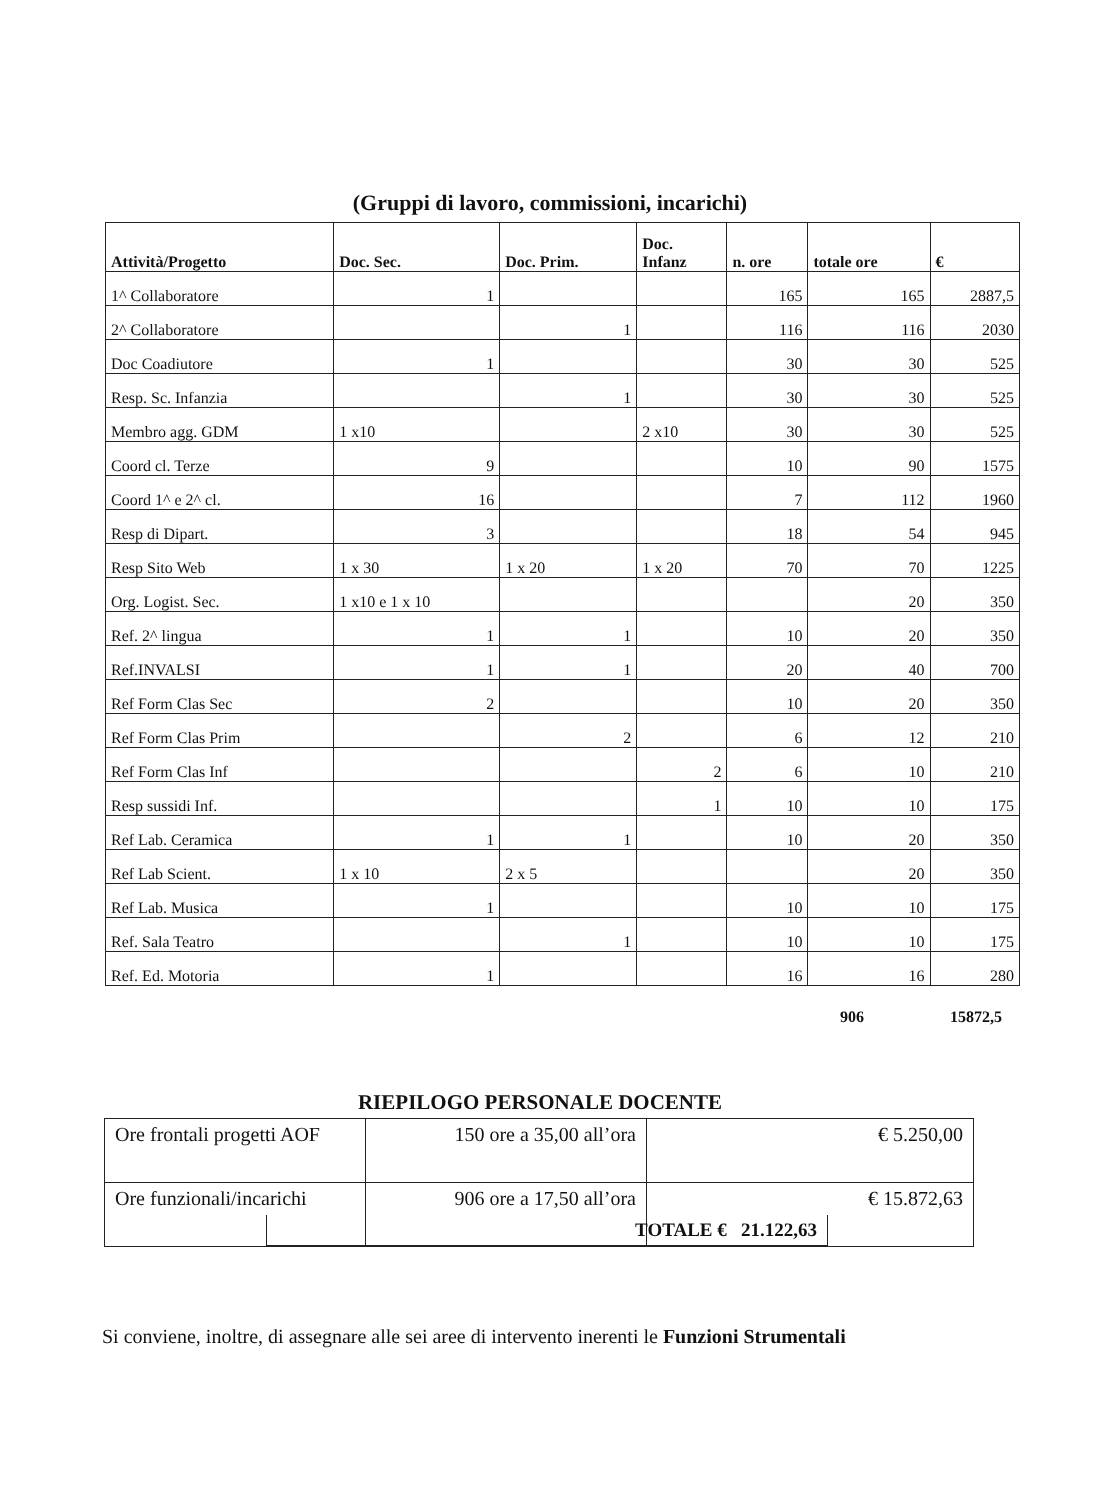(Gruppi di lavoro, commissioni, incarichi)
| Attività/Progetto | Doc. Sec. | Doc. Prim. | Doc. Infanz | n. ore | totale ore | € |
| --- | --- | --- | --- | --- | --- | --- |
| 1^ Collaboratore | 1 | | | 165 | 165 | 2887,5 |
| 2^ Collaboratore | | 1 | | 116 | 116 | 2030 |
| Doc Coadiutore | 1 | | | 30 | 30 | 525 |
| Resp. Sc. Infanzia | | 1 | | 30 | 30 | 525 |
| Membro agg. GDM | 1 x10 | | 2 x10 | 30 | 30 | 525 |
| Coord cl. Terze | 9 | | | 10 | 90 | 1575 |
| Coord 1^ e 2^ cl. | 16 | | | 7 | 112 | 1960 |
| Resp di Dipart. | 3 | | | 18 | 54 | 945 |
| Resp Sito Web | 1 x 30 | 1 x 20 | 1 x 20 | 70 | 70 | 1225 |
| Org. Logist. Sec. | 1 x10 e 1 x 10 | | | | 20 | 350 |
| Ref. 2^ lingua | 1 | 1 | | 10 | 20 | 350 |
| Ref.INVALSI | 1 | 1 | | 20 | 40 | 700 |
| Ref Form Clas Sec | 2 | | | 10 | 20 | 350 |
| Ref Form Clas Prim | | 2 | | 6 | 12 | 210 |
| Ref Form Clas Inf | | | 2 | 6 | 10 | 210 |
| Resp sussidi Inf. | | | 1 | 10 | 10 | 175 |
| Ref Lab. Ceramica | 1 | 1 | | 10 | 20 | 350 |
| Ref Lab Scient. | 1 x 10 | 2 x 5 | | | 20 | 350 |
| Ref Lab. Musica | 1 | | | 10 | 10 | 175 |
| Ref. Sala Teatro | | 1 | | 10 | 10 | 175 |
| Ref. Ed. Motoria | 1 | | | 16 | 16 | 280 |
906 15872,5
RIEPILOGO PERSONALE DOCENTE
| Ore frontali progetti AOF | 150 ore a 35,00 all’ora | € 5.250,00 |
| Ore funzionali/incarichi | 906 ore a 17,50 all’ora | € 15.872,63 |
TOTALE € 21.122,63
Si conviene, inoltre, di assegnare alle sei aree di intervento inerenti le Funzioni Strumentali